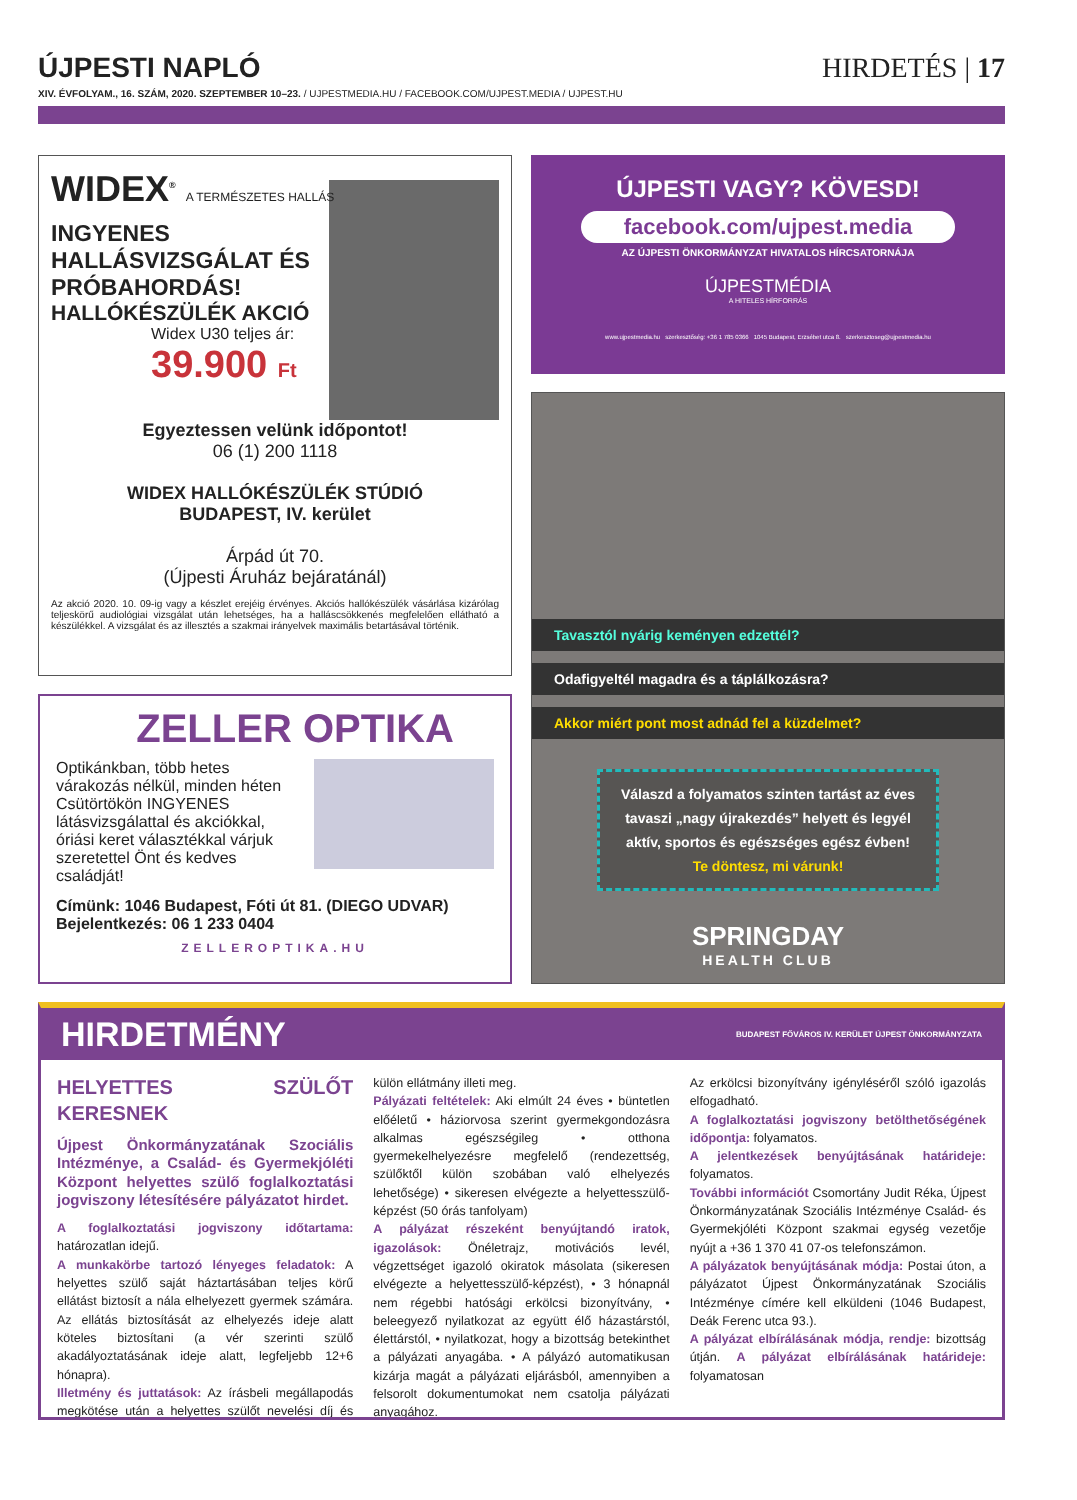ÚJPESTI NAPLÓ
XIV. ÉVFOLYAM., 16. SZÁM, 2020. SZEPTEMBER 10–23. / UJPESTMEDIA.HU / FACEBOOK.COM/UJPEST.MEDIA / UJPEST.HU
HIRDETÉS | 17
WIDEX<sup>®</sup> A TERMÉSZETES HALLÁS
INGYENES HALLÁSVIZSGÁLAT ÉS PRÓBAHORDÁS!
HALLÓKÉSZÜLÉK AKCIÓ
Widex U30 teljes ár:
39.900 Ft
Egyeztessen velünk időpontot!
06 (1) 200 1118
WIDEX HALLÓKÉSZÜLÉK STÚDIÓ
BUDAPEST, IV. kerület
Árpád út 70.
(Újpesti Áruház bejáratánál)
Az akció 2020. 10. 09-ig vagy a készlet erejéig érvényes. Akciós hallókészülék vásárlása kizárólag teljeskörű audiológiai vizsgálat után lehetséges, ha a halláscsökkenés megfelelően ellátható a készülékkel. A vizsgálat és az illesztés a szakmai irányelvek maximális betartásával történik.
ÚJPESTI VAGY? KÖVESD!
facebook.com/ujpest.media
AZ ÚJPESTI ÖNKORMÁNYZAT HIVATALOS HÍRCSATORNÁJA
ÚJPESTMÉDIA
A HITELES HÍRFORRÁS
www.ujpestmedia.hu szerkesztőség: +36 1 785 0366 1045 Budapest, Erzsébet utca 8. szerkesztoseg@ujpestmedia.hu
ZELLER OPTIKA
Optikánkban, több hetes várakozás nélkül, minden héten Csütörtökön INGYENES látásvizsgálattal és akciókkal, óriási keret választékkal várjuk szeretettel Önt és kedves családját!
Címünk: 1046 Budapest, Fóti út 81. (DIEGO UDVAR)
Bejelentkezés: 06 1 233 0404
ZELLEROPTIKA.HU
Tavasztól nyárig keményen edzettél?
Odafigyeltél magadra és a táplálkozásra?
Akkor miért pont most adnád fel a küzdelmet?
Válaszd a folyamatos szinten tartást az éves tavaszi „nagy újrakezdés” helyett és legyél aktív, sportos és egészséges egész évben!
Te döntesz, mi várunk!
SPRINGDAY
HEALTH CLUB
HIRDETMÉNY BUDAPEST FŐVÁROS IV. KERÜLET ÚJPEST ÖNKORMÁNYZATA
HELYETTES SZÜLŐT KERESNEK
Újpest Önkormányzatának Szociális Intézménye, a Család- és Gyermekjóléti Központ helyettes szülő foglalkoztatási jogviszony létesítésére pályázatot hirdet.
A foglalkoztatási jogviszony időtartama: határozatlan idejű.
A munkakörbe tartozó lényeges feladatok: A helyettes szülő saját háztartásában teljes körű ellátást biztosít a nála elhelyezett gyermek számára. Az ellátás biztosítását az elhelyezés ideje alatt köteles biztosítani (a vér szerinti szülő akadályoztatásának ideje alatt, legfeljebb 12+6 hónapra).
Illetmény és juttatások: Az írásbeli megállapodás megkötése után a helyettes szülőt nevelési díj és külön ellátmány illeti meg.
Pályázati feltételek: Aki elmúlt 24 éves • büntetlen előéletű • háziorvosa szerint gyermekgondozásra alkalmas egészségileg • otthona gyermekelhelyezésre megfelelő (rendezettség, szülőktől külön szobában való elhelyezés lehetősége) • sikeresen elvégezte a helyettesszülő-képzést (50 órás tanfolyam)
A pályázat részeként benyújtandó iratok, igazolások: Önéletrajz, motivációs levél, végzettséget igazoló okiratok másolata (sikeresen elvégezte a helyettesszülő-képzést), • 3 hónapnál nem régebbi hatósági erkölcsi bizonyítvány, • beleegyező nyilatkozat az együtt élő házastárstól, élettárstól, • nyilatkozat, hogy a bizottság betekinthet a pályázati anyagába. • A pályázó automatikusan kizárja magát a pályázati eljárásból, amennyiben a felsorolt dokumentumokat nem csatolja pályázati anyagához.
Az erkölcsi bizonyítvány igényléséről szóló igazolás elfogadható.
A foglalkoztatási jogviszony betölthetőségének időpontja: folyamatos.
A jelentkezések benyújtásának határideje: folyamatos.
További információt Csomortány Judit Réka, Újpest Önkormányzatának Szociális Intézménye Család- és Gyermekjóléti Központ szakmai egység vezetője nyújt a +36 1 370 41 07-os telefonszámon.
A pályázatok benyújtásának módja: Postai úton, a pályázatot Újpest Önkormányzatának Szociális Intézménye címére kell elküldeni (1046 Budapest, Deák Ferenc utca 93.).
A pályázat elbírálásának módja, rendje: bizottság útján. A pályázat elbírálásának határideje: folyamatosan